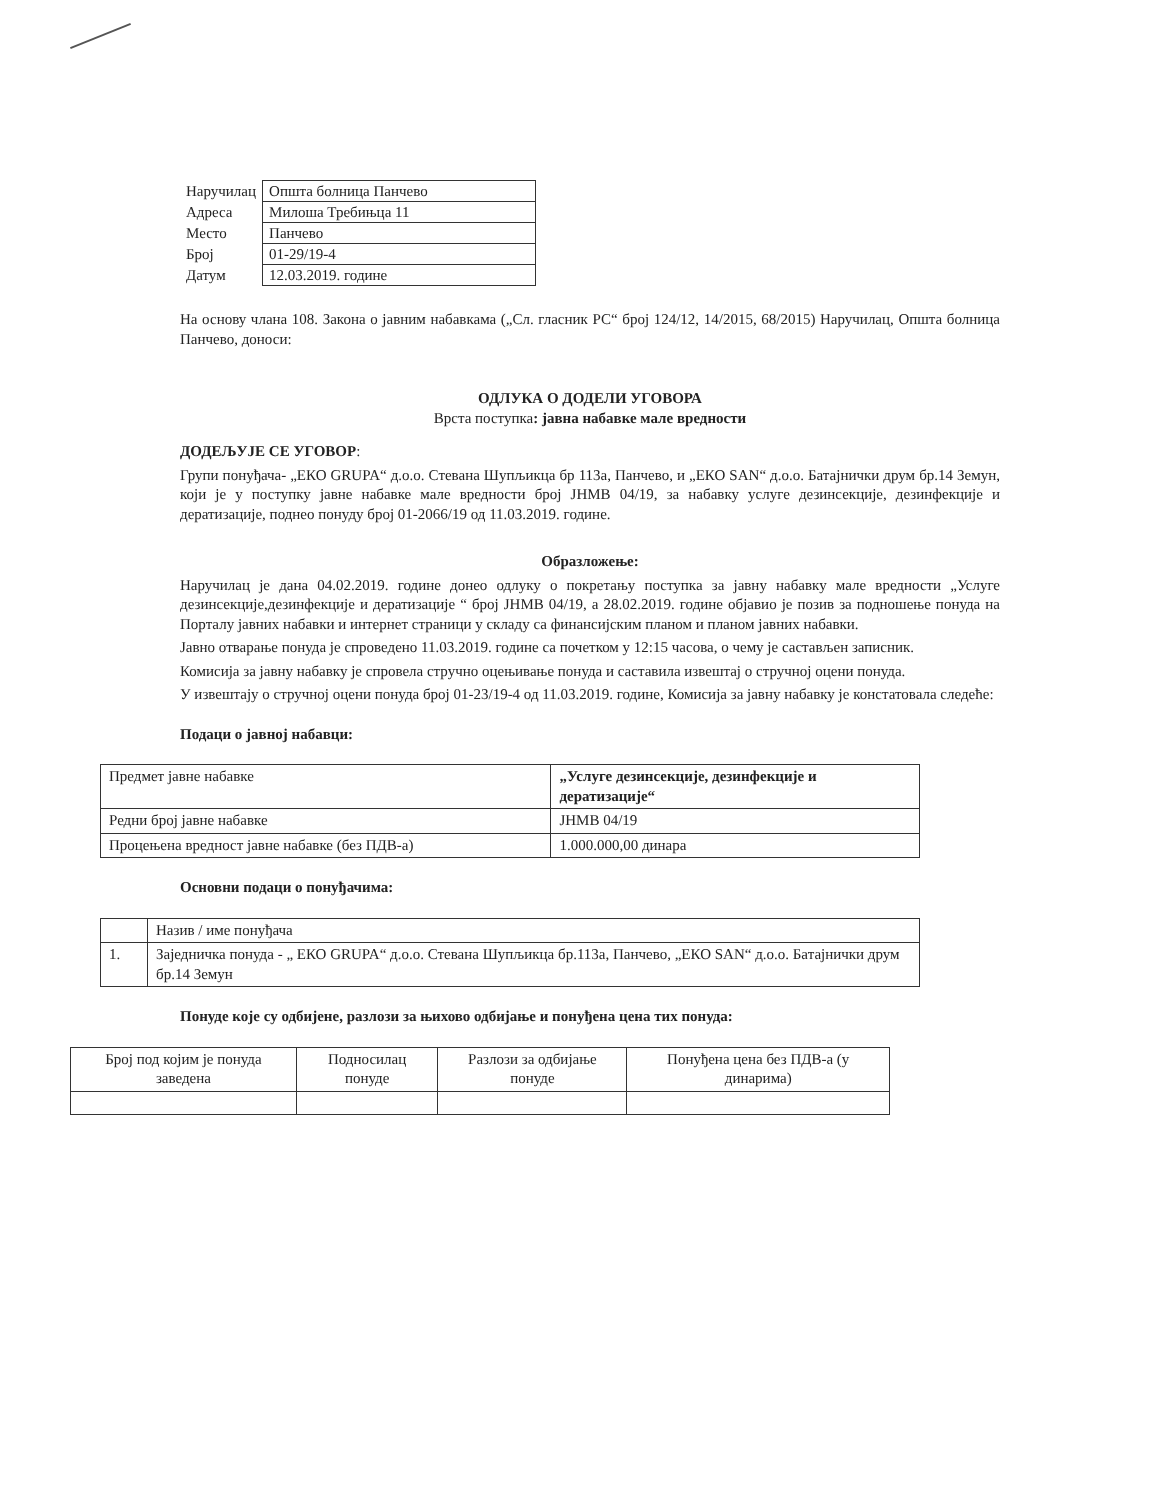| Наручилац | Општа болница Панчево |
| Адреса | Милоша Требињца 11 |
| Место | Панчево |
| Број | 01-29/19-4 |
| Датум | 12.03.2019. године |
На основу члана 108. Закона о јавним набавкама („Сл. гласник РС“ број 124/12, 14/2015, 68/2015) Наручилац, Општа болница Панчево, доноси:
ОДЛУКА О ДОДЕЛИ УГОВОРА
Врста поступка: јавна набавке мале вредности
ДОДЕЉУЈЕ СЕ УГОВОР:
Групи понуђача- „ЕКО GRUPA“ д.о.о. Стевана Шупљикца бр 113а, Панчево, и „ЕКО SAN“ д.о.о. Батајнички друм бр.14 Земун, који је у поступку јавне набавке мале вредности број ЈНМВ 04/19, за набавку услуге дезинсекције, дезинфекције и дератизације, поднео понуду број 01-2066/19 од 11.03.2019. године.
Образложење:
Наручилац је дана 04.02.2019. године донео одлуку о покретању поступка за јавну набавку мале вредности „Услуге дезинсекције,дезинфекције и дератизације “ број ЈНМВ 04/19, а 28.02.2019. године објавио је позив за подношење понуда на Порталу јавних набавки и интернет страници у складу са финансијским планом и планом јавних набавки.
Јавно отварање понуда је спроведено 11.03.2019. године са почетком у 12:15 часова, о чему је састављен записник.
Комисија за јавну набавку је спровела стручно оцењивање понуда и саставила извештај о стручној оцени понуда.
У извештају о стручној оцени понуда број 01-23/19-4 од 11.03.2019. године, Комисија за јавну набавку је констатовала следеће:
Подаци о јавној набавци:
| Предмет јавне набавке | „Услуге дезинсекције, дезинфекције и дератизације“ |
| Редни број јавне набавке | ЈНМВ 04/19 |
| Процењена вредност јавне набавке (без ПДВ-а) | 1.000.000,00 динара |
Основни подаци о понуђачима:
| | Назив / име понуђача |
| 1. | Заједничка понуда - „ ЕКО GRUPA“ д.о.о. Стевана Шупљикца бр.113а, Панчево, „ЕКО SAN“ д.о.о. Батајнички друм бр.14 Земун |
Понуде које су одбијене, разлози за њихово одбијање и понуђена цена тих понуда:
| Број под којим је понуда заведена | Подносилац понуде | Разлози за одбијање понуде | Понуђена цена без ПДВ-а (у динарима) |
| --- | --- | --- | --- |